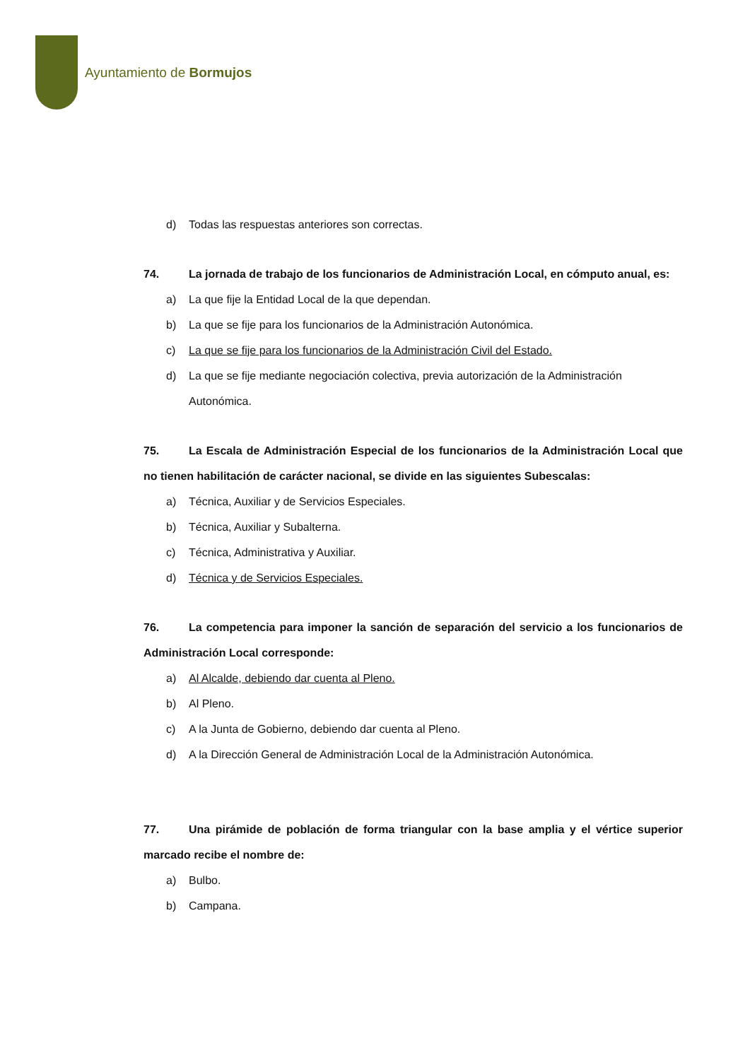Ayuntamiento de Bormujos
d) Todas las respuestas anteriores son correctas.
74. La jornada de trabajo de los funcionarios de Administración Local, en cómputo anual, es:
a) La que fije la Entidad Local de la que dependan.
b) La que se fije para los funcionarios de la Administración Autonómica.
c) La que se fije para los funcionarios de la Administración Civil del Estado.
d) La que se fije mediante negociación colectiva, previa autorización de la Administración Autonómica.
75. La Escala de Administración Especial de los funcionarios de la Administración Local que no tienen habilitación de carácter nacional, se divide en las siguientes Subescalas:
a) Técnica, Auxiliar y de Servicios Especiales.
b) Técnica, Auxiliar y Subalterna.
c) Técnica, Administrativa y Auxiliar.
d) Técnica y de Servicios Especiales.
76. La competencia para imponer la sanción de separación del servicio a los funcionarios de Administración Local corresponde:
a) Al Alcalde, debiendo dar cuenta al Pleno.
b) Al Pleno.
c) A la Junta de Gobierno, debiendo dar cuenta al Pleno.
d) A la Dirección General de Administración Local de la Administración Autonómica.
77. Una pirámide de población de forma triangular con la base amplia y el vértice superior marcado recibe el nombre de:
a) Bulbo.
b) Campana.